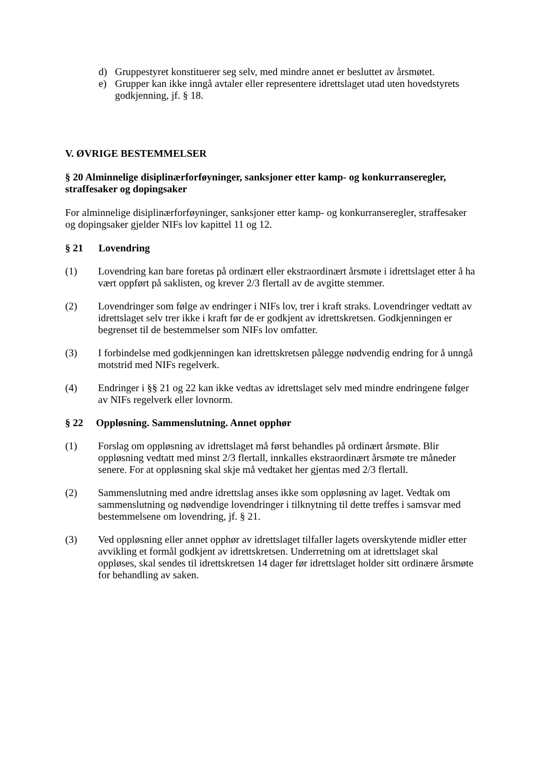d) Gruppestyret konstituerer seg selv, med mindre annet er besluttet av årsmøtet.
e) Grupper kan ikke inngå avtaler eller representere idrettslaget utad uten hovedstyrets godkjenning, jf. § 18.
V. ØVRIGE BESTEMMELSER
§ 20 Alminnelige disiplinærforføyninger, sanksjoner etter kamp- og konkurranseregler, straffesaker og dopingsaker
For alminnelige disiplinærforføyninger, sanksjoner etter kamp- og konkurranseregler, straffesaker og dopingsaker gjelder NIFs lov kapittel 11 og 12.
§ 21 Lovendring
(1) Lovendring kan bare foretas på ordinært eller ekstraordinært årsmøte i idrettslaget etter å ha vært oppført på saklisten, og krever 2/3 flertall av de avgitte stemmer.
(2) Lovendringer som følge av endringer i NIFs lov, trer i kraft straks. Lovendringer vedtatt av idrettslaget selv trer ikke i kraft før de er godkjent av idrettskretsen. Godkjenningen er begrenset til de bestemmelser som NIFs lov omfatter.
(3) I forbindelse med godkjenningen kan idrettskretsen pålegge nødvendig endring for å unngå motstrid med NIFs regelverk.
(4) Endringer i §§ 21 og 22 kan ikke vedtas av idrettslaget selv med mindre endringene følger av NIFs regelverk eller lovnorm.
§ 22 Oppløsning. Sammenslutning. Annet opphør
(1) Forslag om oppløsning av idrettslaget må først behandles på ordinært årsmøte. Blir oppløsning vedtatt med minst 2/3 flertall, innkalles ekstraordinært årsmøte tre måneder senere. For at oppløsning skal skje må vedtaket her gjentas med 2/3 flertall.
(2) Sammenslutning med andre idrettslag anses ikke som oppløsning av laget. Vedtak om sammenslutning og nødvendige lovendringer i tilknytning til dette treffes i samsvar med bestemmelsene om lovendring, jf. § 21.
(3) Ved oppløsning eller annet opphør av idrettslaget tilfaller lagets overskytende midler etter avvikling et formål godkjent av idrettskretsen. Underretning om at idrettslaget skal oppløses, skal sendes til idrettskretsen 14 dager før idrettslaget holder sitt ordinære årsmøte for behandling av saken.